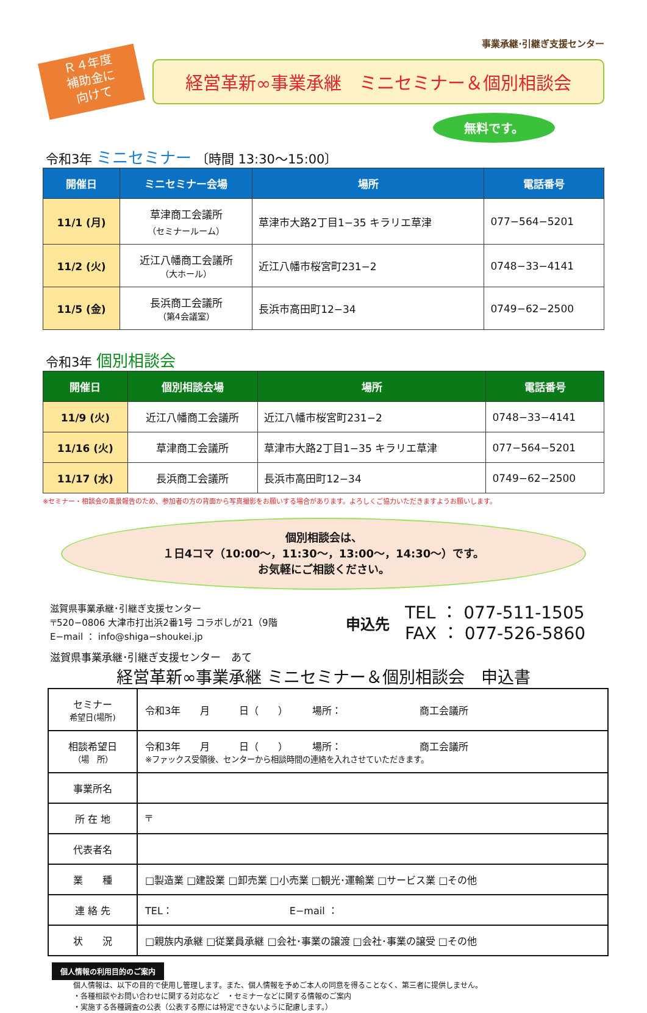事業承継·引継ぎ支援センター
Ｒ４年度
補助金に
向けて
経営革新∞事業承継　ミニセミナー＆個別相談会
無料です。
令和3年 ミニセミナー 〔時間 13:30〜15:00〕
| 開催日 | ミニセミナー会場 | 場所 | 電話番号 |
| --- | --- | --- | --- |
| 11/1 (月) | 草津商工会議所 （セミナールーム） | 草津市大路2丁目1−35 キラリエ草津 | 077−564−5201 |
| 11/2 (火) | 近江八幡商工会議所 （大ホール） | 近江八幡市桜宮町231−2 | 0748−33−4141 |
| 11/5 (金) | 長浜商工会議所 （第4会議室） | 長浜市高田町12−34 | 0749−62−2500 |
令和3年 個別相談会
| 開催日 | 個別相談会場 | 場所 | 電話番号 |
| --- | --- | --- | --- |
| 11/9 (火) | 近江八幡商工会議所 | 近江八幡市桜宮町231−2 | 0748−33−4141 |
| 11/16 (火) | 草津商工会議所 | 草津市大路2丁目1−35 キラリエ草津 | 077−564−5201 |
| 11/17 (水) | 長浜商工会議所 | 長浜市高田町12−34 | 0749−62−2500 |
※セミナー・相談会の風景報告のため、参加者の方の背面から写真撮影をお願いする場合があります。よろしくご協力いただきますようお願いします。
個別相談会は、
１日4コマ（10:00〜，11:30〜，13:00〜，14:30〜）です。
お気軽にご相談ください。
滋賀県事業承継･引継ぎ支援センター
〒520−0806 大津市打出浜2番1号 コラボしが21（9階
E−mail ： info@shiga−shoukei.jp
申込先
TEL ： 077-511-1505
FAX ： 077-526-5860
滋賀県事業承継･引継ぎ支援センター　あて
経営革新∞事業承継 ミニセミナー＆個別相談会　申込書
| セミナー 希望日(場所) | 令和3年 月 日（ ） 場所： 商工会議所 |
| 相談希望日 （場 所） | 令和3年 月 日（ ） 場所： 商工会議所 ※ファックス受領後、センターから相談時間の連絡を入れさせていただきます。 |
| 事業所名 | |
| 所 在 地 | 〒 |
| 代表者名 | |
| 業 種 | □製造業 □建設業 □卸売業 □小売業 □観光･運輸業 □サービス業 □その他 |
| 連 絡 先 | TEL： E−mail ： |
| 状 況 | □親族内承継 □従業員承継 □会社･事業の譲渡 □会社･事業の譲受 □その他 |
個人情報の利用目的のご案内
個人情報は、以下の目的で使用し管理します。また、個人情報を予めご本人の同意を得ることなく、第三者に提供しません。
・各種相談やお問い合わせに関する対応など　・セミナーなどに関する情報のご案内
・実施する各種調査の公表（公表する際には特定できないように配慮します。）